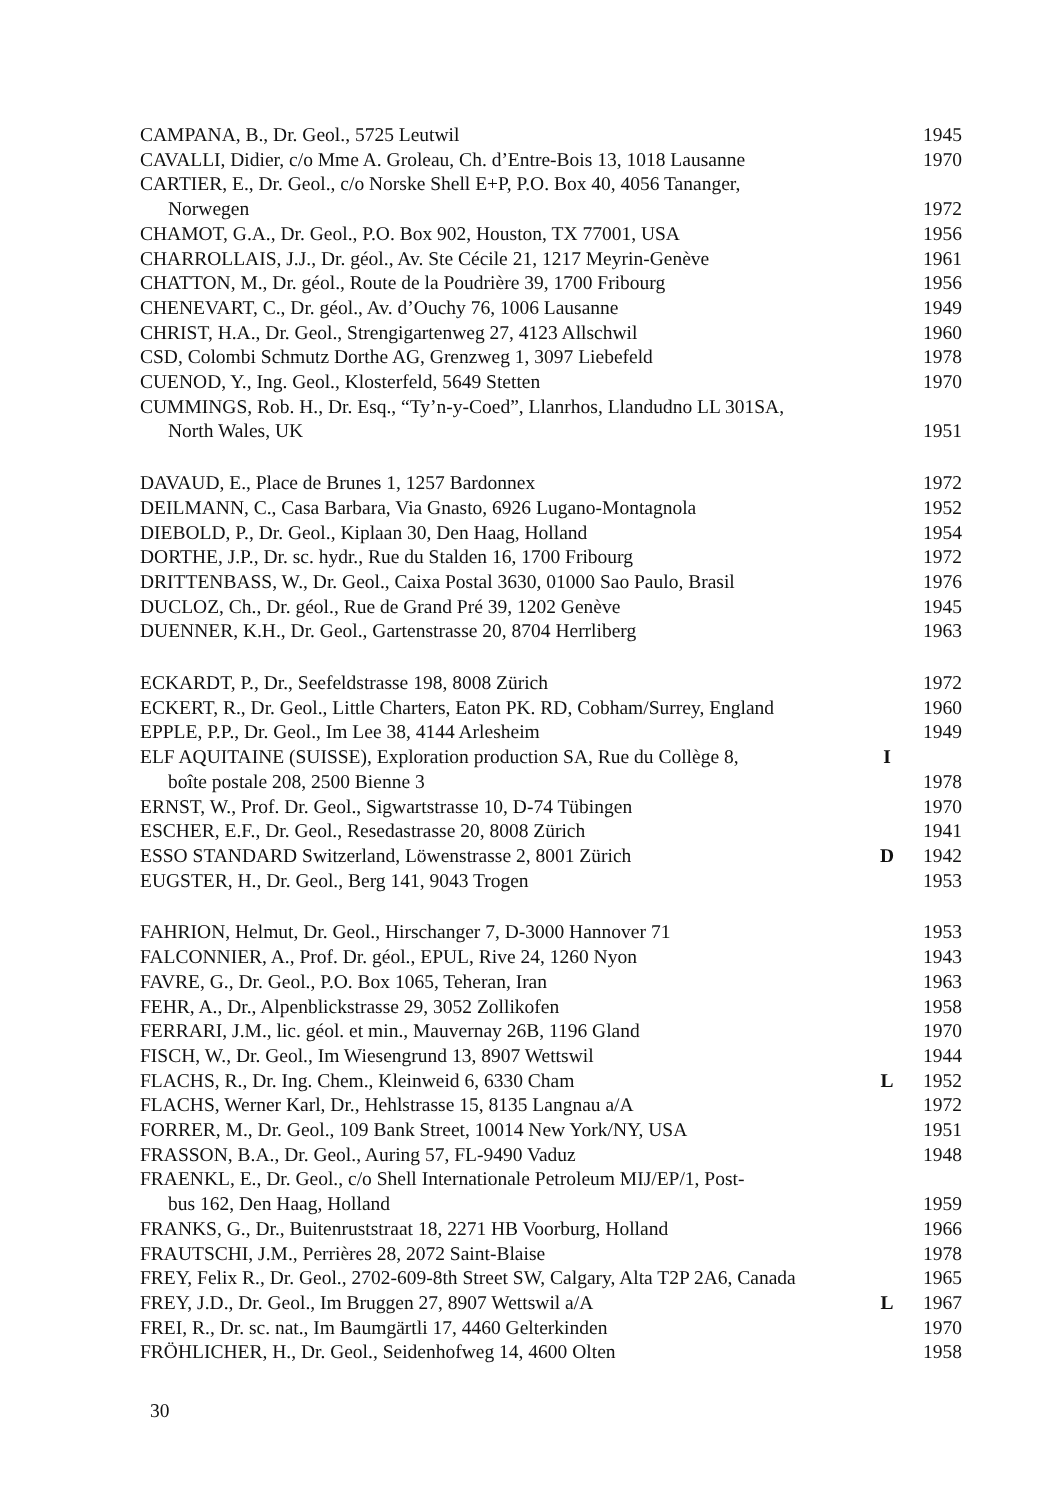| CAMPANA, B., Dr. Geol., 5725 Leutwil | | 1945 |
| CAVALLI, Didier, c/o Mme A. Groleau, Ch. d’Entre-Bois 13, 1018 Lausanne | | 1970 |
| CARTIER, E., Dr. Geol., c/o Norske Shell E+P, P.O. Box 40, 4056 Tananger, | | |
| Norwegen | | 1972 |
| CHAMOT, G.A., Dr. Geol., P.O. Box 902, Houston, TX 77001, USA | | 1956 |
| CHARROLLAIS, J.J., Dr. géol., Av. Ste Cécile 21, 1217 Meyrin-Genève | | 1961 |
| CHATTON, M., Dr. géol., Route de la Poudrière 39, 1700 Fribourg | | 1956 |
| CHENEVART, C., Dr. géol., Av. d’Ouchy 76, 1006 Lausanne | | 1949 |
| CHRIST, H.A., Dr. Geol., Strengigartenweg 27, 4123 Allschwil | | 1960 |
| CSD, Colombi Schmutz Dorthe AG, Grenzweg 1, 3097 Liebefeld | | 1978 |
| CUENOD, Y., Ing. Geol., Klosterfeld, 5649 Stetten | | 1970 |
| CUMMINGS, Rob. H., Dr. Esq., “Ty’n-y-Coed”, Llanrhos, Llandudno LL 301SA, | | |
| North Wales, UK | | 1951 |
| DAVAUD, E., Place de Brunes 1, 1257 Bardonnex | | 1972 |
| DEILMANN, C., Casa Barbara, Via Gnasto, 6926 Lugano-Montagnola | | 1952 |
| DIEBOLD, P., Dr. Geol., Kiplaan 30, Den Haag, Holland | | 1954 |
| DORTHE, J.P., Dr. sc. hydr., Rue du Stalden 16, 1700 Fribourg | | 1972 |
| DRITTENBASS, W., Dr. Geol., Caixa Postal 3630, 01000 Sao Paulo, Brasil | | 1976 |
| DUCLOZ, Ch., Dr. géol., Rue de Grand Pré 39, 1202 Genève | | 1945 |
| DUENNER, K.H., Dr. Geol., Gartenstrasse 20, 8704 Herrliberg | | 1963 |
| ECKARDT, P., Dr., Seefeldstrasse 198, 8008 Zürich | | 1972 |
| ECKERT, R., Dr. Geol., Little Charters, Eaton PK. RD, Cobham/Surrey, England | | 1960 |
| EPPLE, P.P., Dr. Geol., Im Lee 38, 4144 Arlesheim | | 1949 |
| ELF AQUITAINE (SUISSE), Exploration production SA, Rue du Collège 8, | I | |
| boîte postale 208, 2500 Bienne 3 | | 1978 |
| ERNST, W., Prof. Dr. Geol., Sigwartstrasse 10, D-74 Tübingen | | 1970 |
| ESCHER, E.F., Dr. Geol., Resedastrasse 20, 8008 Zürich | | 1941 |
| ESSO STANDARD Switzerland, Löwenstrasse 2, 8001 Zürich | D | 1942 |
| EUGSTER, H., Dr. Geol., Berg 141, 9043 Trogen | | 1953 |
| FAHRION, Helmut, Dr. Geol., Hirschanger 7, D-3000 Hannover 71 | | 1953 |
| FALCONNIER, A., Prof. Dr. géol., EPUL, Rive 24, 1260 Nyon | | 1943 |
| FAVRE, G., Dr. Geol., P.O. Box 1065, Teheran, Iran | | 1963 |
| FEHR, A., Dr., Alpenblickstrasse 29, 3052 Zollikofen | | 1958 |
| FERRARI, J.M., lic. géol. et min., Mauvernay 26B, 1196 Gland | | 1970 |
| FISCH, W., Dr. Geol., Im Wiesengrund 13, 8907 Wettswil | | 1944 |
| FLACHS, R., Dr. Ing. Chem., Kleinweid 6, 6330 Cham | L | 1952 |
| FLACHS, Werner Karl, Dr., Hehlstrasse 15, 8135 Langnau a/A | | 1972 |
| FORRER, M., Dr. Geol., 109 Bank Street, 10014 New York/NY, USA | | 1951 |
| FRASSON, B.A., Dr. Geol., Auring 57, FL-9490 Vaduz | | 1948 |
| FRAENKL, E., Dr. Geol., c/o Shell Internationale Petroleum MIJ/EP/1, Post- | | |
| bus 162, Den Haag, Holland | | 1959 |
| FRANKS, G., Dr., Buitenruststraat 18, 2271 HB Voorburg, Holland | | 1966 |
| FRAUTSCHI, J.M., Perrières 28, 2072 Saint-Blaise | | 1978 |
| FREY, Felix R., Dr. Geol., 2702-609-8th Street SW, Calgary, Alta T2P 2A6, Canada | | 1965 |
| FREY, J.D., Dr. Geol., Im Bruggen 27, 8907 Wettswil a/A | L | 1967 |
| FREI, R., Dr. sc. nat., Im Baumgärtli 17, 4460 Gelterkinden | | 1970 |
| FRÖHLICHER, H., Dr. Geol., Seidenhofweg 14, 4600 Olten | | 1958 |
30